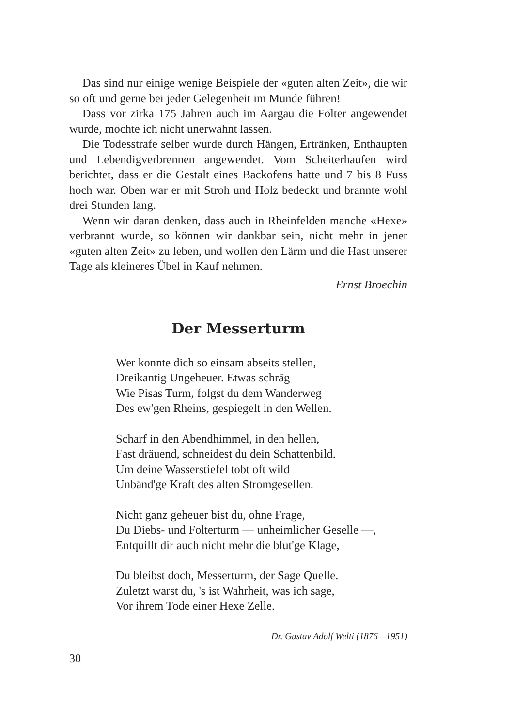Das sind nur einige wenige Beispiele der «guten alten Zeit», die wir so oft und gerne bei jeder Gelegenheit im Munde führen!
Dass vor zirka 175 Jahren auch im Aargau die Folter angewendet wurde, möchte ich nicht unerwähnt lassen.
Die Todesstrafe selber wurde durch Hängen, Ertränken, Enthaupten und Lebendigverbrennen angewendet. Vom Scheiterhaufen wird berichtet, dass er die Gestalt eines Backofens hatte und 7 bis 8 Fuss hoch war. Oben war er mit Stroh und Holz bedeckt und brannte wohl drei Stunden lang.
Wenn wir daran denken, dass auch in Rheinfelden manche «Hexe» verbrannt wurde, so können wir dankbar sein, nicht mehr in jener «guten alten Zeit» zu leben, und wollen den Lärm und die Hast unserer Tage als kleineres Übel in Kauf nehmen.
Ernst Broechin
Der Messerturm
Wer konnte dich so einsam abseits stellen,
Dreikantig Ungeheuer. Etwas schräg
Wie Pisas Turm, folgst du dem Wanderweg
Des ew'gen Rheins, gespiegelt in den Wellen.
Scharf in den Abendhimmel, in den hellen,
Fast dräuend, schneidest du dein Schattenbild.
Um deine Wasserstiefel tobt oft wild
Unbänd'ge Kraft des alten Stromgesellen.
Nicht ganz geheuer bist du, ohne Frage,
Du Diebs- und Folterturm — unheimlicher Geselle —,
Entquillt dir auch nicht mehr die blut'ge Klage,
Du bleibst doch, Messerturm, der Sage Quelle.
Zuletzt warst du, 's ist Wahrheit, was ich sage,
Vor ihrem Tode einer Hexe Zelle.
Dr. Gustav Adolf Welti (1876—1951)
30